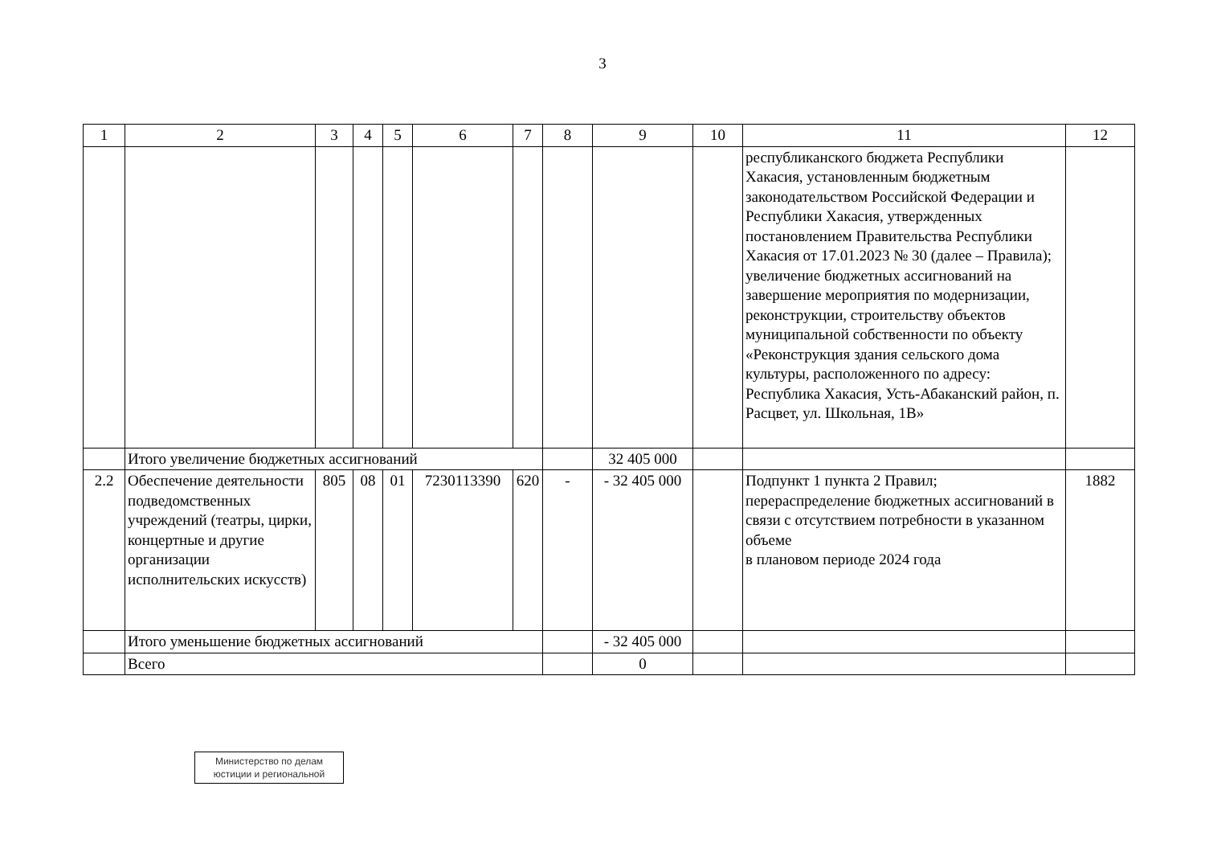3
| 1 | 2 | 3 | 4 | 5 | 6 | 7 | 8 | 9 | 10 | 11 | 12 |
| | | | | | | | | | | республиканского бюджета Республики Хакасия, установленным бюджетным законодательством Российской Федерации и Республики Хакасия, утвержденных постановлением Правительства Республики Хакасия от 17.01.2023 № 30 (далее – Правила); увеличение бюджетных ассигнований на завершение мероприятия по модернизации, реконструкции, строительству объектов муниципальной собственности по объекту «Реконструкция здания сельского дома культуры, расположенного по адресу: Республика Хакасия, Усть-Абаканский район, п. Расцвет, ул. Школьная, 1В» | |
| | Итого увеличение бюджетных ассигнований | | | | | | | 32 405 000 | | | |
| 2.2 | Обеспечение деятельности подведомственных учреждений (театры, цирки, концертные и другие организации исполнительских искусств) | 805 | 08 | 01 | 7230113390 | 620 | - | - 32 405 000 | | Подпункт 1 пункта 2 Правил; перераспределение бюджетных ассигнований в связи с отсутствием потребности в указанном объеме в плановом периоде 2024 года | 1882 |
| | Итого уменьшение бюджетных ассигнований | | | | | | | - 32 405 000 | | | |
| | Всего | | | | | | | 0 | | | |
Министерство по делам юстиции и региональной